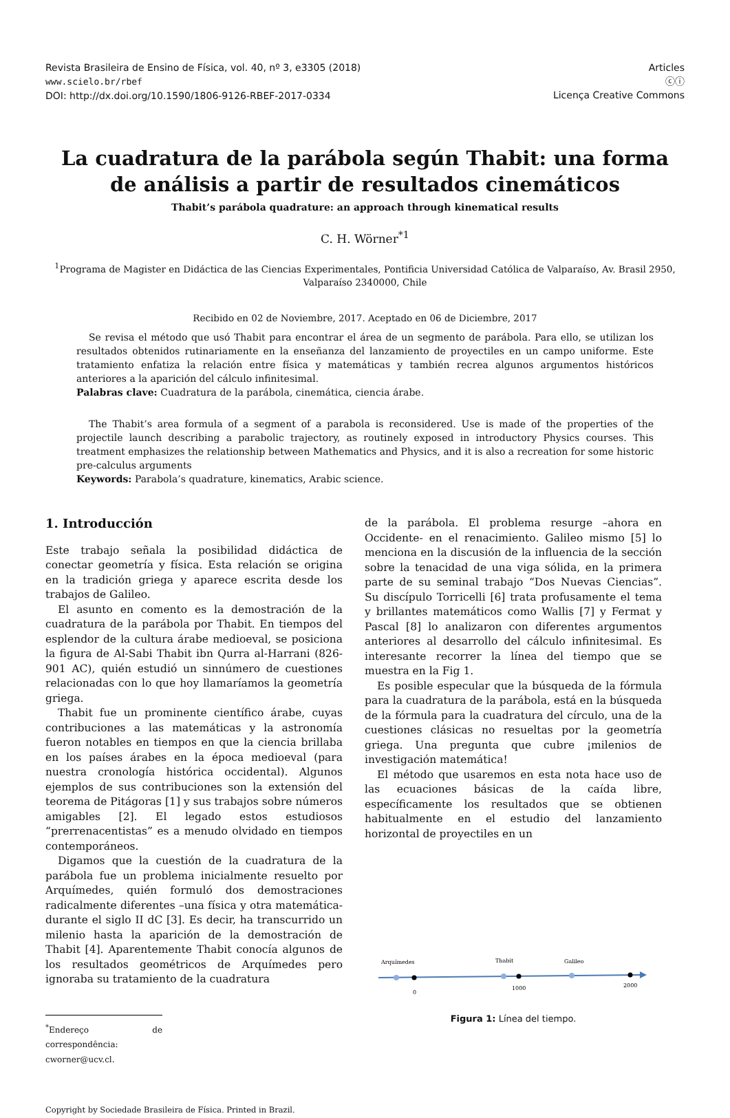Revista Brasileira de Ensino de Física, vol. 40, nº 3, e3305 (2018)
www.scielo.br/rbef
DOI: http://dx.doi.org/10.1590/1806-9126-RBEF-2017-0334
Articles
ⓒⓘ
Licença Creative Commons
La cuadratura de la parábola según Thabit: una forma de análisis a partir de resultados cinemáticos
Thabit’s parábola quadrature: an approach through kinematical results
C. H. Wörner<sup>*1</sup>
<sup>1</sup> Programa de Magister en Didáctica de las Ciencias Experimentales, Pontificia Universidad Católica de Valparaíso, Av. Brasil 2950, Valparaíso 2340000, Chile
Recibido en 02 de Noviembre, 2017. Aceptado en 06 de Diciembre, 2017
Se revisa el método que usó Thabit para encontrar el área de un segmento de parábola. Para ello, se utilizan los resultados obtenidos rutinariamente en la enseñanza del lanzamiento de proyectiles en un campo uniforme. Este tratamiento enfatiza la relación entre física y matemáticas y también recrea algunos argumentos históricos anteriores a la aparición del cálculo infinitesimal.
Palabras clave: Cuadratura de la parábola, cinemática, ciencia árabe.
The Thabit’s area formula of a segment of a parabola is reconsidered. Use is made of the properties of the projectile launch describing a parabolic trajectory, as routinely exposed in introductory Physics courses. This treatment emphasizes the relationship between Mathematics and Physics, and it is also a recreation for some historic pre-calculus arguments
Keywords: Parabola’s quadrature, kinematics, Arabic science.
1. Introducción
Este trabajo señala la posibilidad didáctica de conectar geometría y física. Esta relación se origina en la tradición griega y aparece escrita desde los trabajos de Galileo.
El asunto en comento es la demostración de la cuadratura de la parábola por Thabit. En tiempos del esplendor de la cultura árabe medioeval, se posiciona la figura de Al-Sabi Thabit ibn Qurra al-Harrani (826- 901 AC), quién estudió un sinnúmero de cuestiones relacionadas con lo que hoy llamaríamos la geometría griega.
Thabit fue un prominente científico árabe, cuyas contribuciones a las matemáticas y la astronomía fueron notables en tiempos en que la ciencia brillaba en los países árabes en la época medioeval (para nuestra cronología histórica occidental). Algunos ejemplos de sus contribuciones son la extensión del teorema de Pitágoras [1] y sus trabajos sobre números amigables [2]. El legado estos estudiosos “prerrenacentistas” es a menudo olvidado en tiempos contemporáneos.
Digamos que la cuestión de la cuadratura de la parábola fue un problema inicialmente resuelto por Arquímedes, quién formuló dos demostraciones radicalmente diferentes –una física y otra matemática- durante el siglo II dC [3]. Es decir, ha transcurrido un milenio hasta la aparición de la demostración de Thabit [4]. Aparentemente Thabit conocía algunos de los resultados geométricos de Arquímedes pero ignoraba su tratamiento de la cuadratura
<sup>*</sup> Endereço de correspondência: cworner@ucv.cl.
Copyright by Sociedade Brasileira de Física. Printed in Brazil.
de la parábola. El problema resurge –ahora en Occidente- en el renacimiento. Galileo mismo [5] lo menciona en la discusión de la influencia de la sección sobre la tenacidad de una viga sólida, en la primera parte de su seminal trabajo “Dos Nuevas Ciencias”. Su discípulo Torricelli [6] trata profusamente el tema y brillantes matemáticos como Wallis [7] y Fermat y Pascal [8] lo analizaron con diferentes argumentos anteriores al desarrollo del cálculo infinitesimal. Es interesante recorrer la línea del tiempo que se muestra en la Fig 1.
Es posible especular que la búsqueda de la fórmula para la cuadratura de la parábola, está en la búsqueda de la fórmula para la cuadratura del círculo, una de la cuestiones clásicas no resueltas por la geometría griega. Una pregunta que cubre ¡milenios de investigación matemática!
El método que usaremos en esta nota hace uso de las ecuaciones básicas de la caída libre, específicamente los resultados que se obtienen habitualmente en el estudio del lanzamiento horizontal de proyectiles en un
Arquímedes
Thabit
Galileo
0
1000
2000
Figura 1: Línea del tiempo.